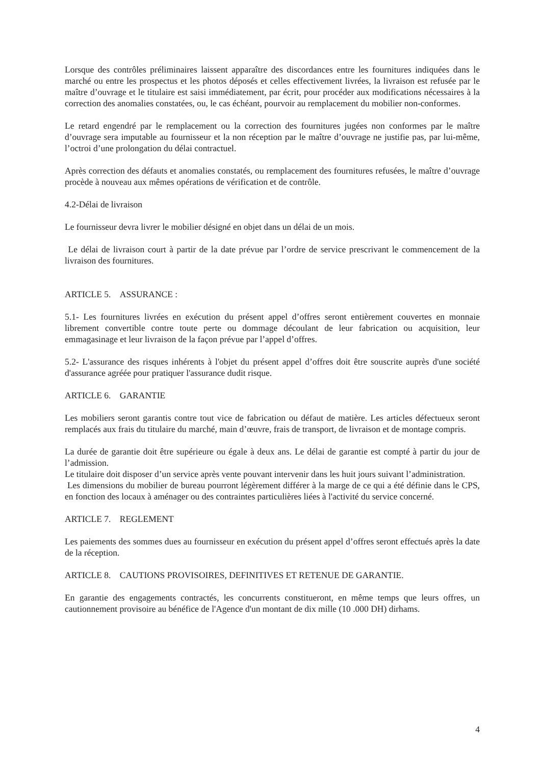Lorsque des contrôles préliminaires laissent apparaître des discordances entre les fournitures indiquées dans le marché ou entre les prospectus et les photos déposés et celles effectivement livrées, la livraison est refusée par le maître d’ouvrage et le titulaire est saisi immédiatement, par écrit, pour procéder aux modifications nécessaires à la correction des anomalies constatées, ou, le cas échéant, pourvoir au remplacement du mobilier non-conformes.
Le retard engendré par le remplacement ou la correction des fournitures jugées non conformes par le maître d’ouvrage sera imputable au fournisseur et la non réception par le maître d’ouvrage ne justifie pas, par lui-même, l’octroi d’une prolongation du délai contractuel.
Après correction des défauts et anomalies constatés, ou remplacement des fournitures refusées, le maître d’ouvrage procède à nouveau aux mêmes opérations de vérification et de contrôle.
4.2-Délai de livraison
Le fournisseur devra livrer le mobilier désigné en objet dans un délai de un mois.
Le délai de livraison court à partir de la date prévue par l’ordre de service prescrivant le commencement de la livraison des fournitures.
ARTICLE 5. ASSURANCE :
5.1- Les fournitures livrées en exécution du présent appel d’offres seront entièrement couvertes en monnaie librement convertible contre toute perte ou dommage découlant de leur fabrication ou acquisition, leur emmagasinage et leur livraison de la façon prévue par l’appel d’offres.
5.2- L'assurance des risques inhérents à l'objet du présent appel d’offres doit être souscrite auprès d'une société d'assurance agréée pour pratiquer l'assurance dudit risque.
ARTICLE 6. GARANTIE
Les mobiliers seront garantis contre tout vice de fabrication ou défaut de matière. Les articles défectueux seront remplacés aux frais du titulaire du marché, main d’œuvre, frais de transport, de livraison et de montage compris.
La durée de garantie doit être supérieure ou égale à deux ans. Le délai de garantie est compté à partir du jour de l’admission.
Le titulaire doit disposer d’un service après vente pouvant intervenir dans les huit jours suivant l’administration.
Les dimensions du mobilier de bureau pourront légèrement différer à la marge de ce qui a été définie dans le CPS, en fonction des locaux à aménager ou des contraintes particulières liées à l'activité du service concerné.
ARTICLE 7. REGLEMENT
Les paiements des sommes dues au fournisseur en exécution du présent appel d’offres seront effectués après la date de la réception.
ARTICLE 8. CAUTIONS PROVISOIRES, DEFINITIVES ET RETENUE DE GARANTIE.
En garantie des engagements contractés, les concurrents constitueront, en même temps que leurs offres, un cautionnement provisoire au bénéfice de l'Agence d'un montant de dix mille (10 .000 DH) dirhams.
4